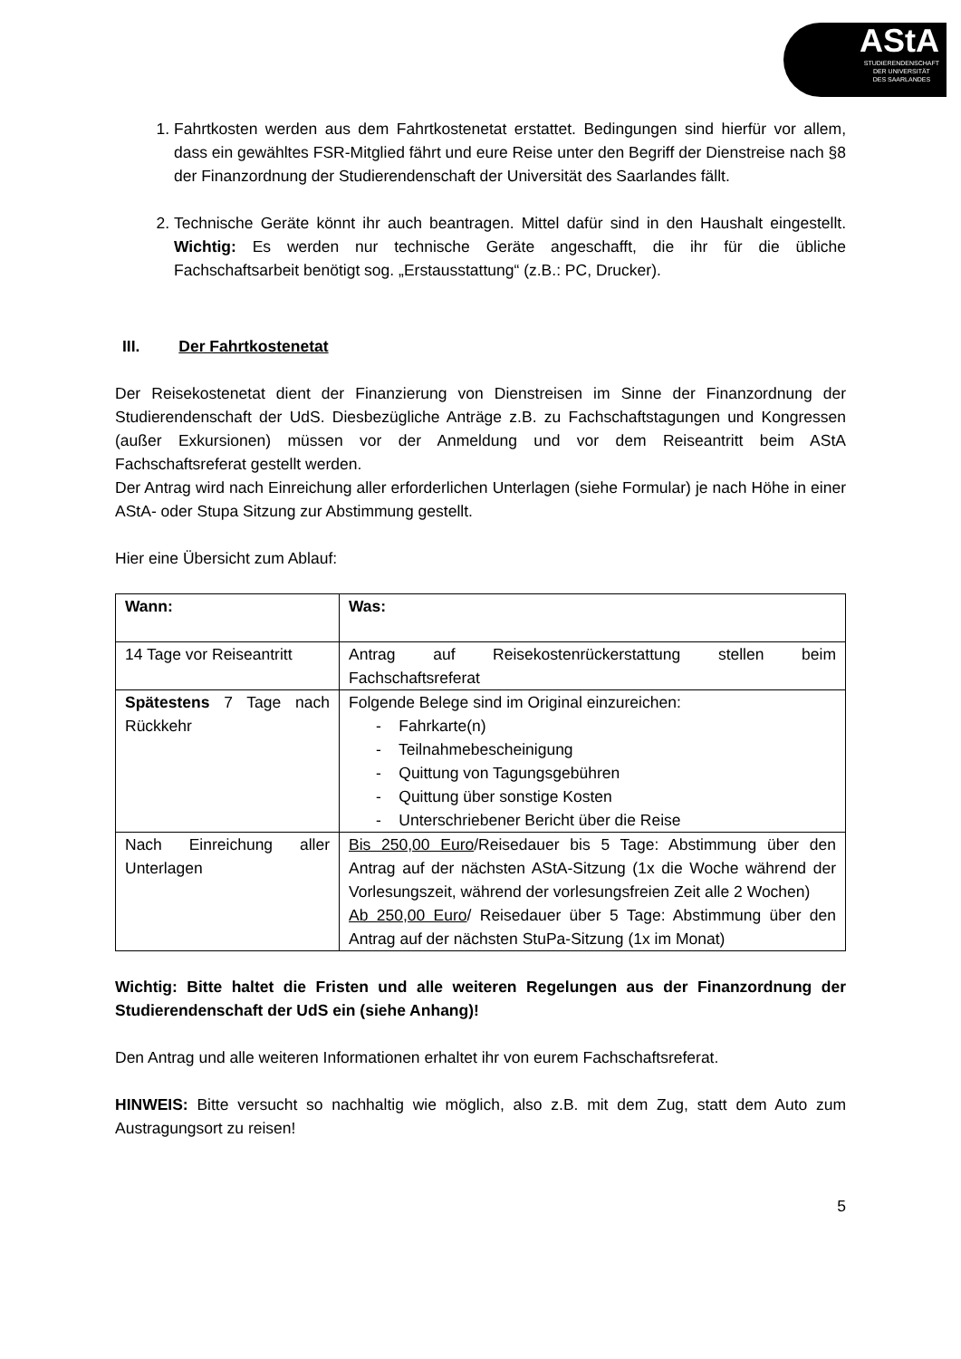AStA
STUDIERENDENSCHAFT
DER UNIVERSITÄT
DES SAARLANDES
1. Fahrtkosten werden aus dem Fahrtkostenetat erstattet. Bedingungen sind hierfür vor allem, dass ein gewähltes FSR-Mitglied fährt und eure Reise unter den Begriff der Dienstreise nach §8 der Finanzordnung der Studierendenschaft der Universität des Saarlandes fällt.
2. Technische Geräte könnt ihr auch beantragen. Mittel dafür sind in den Haushalt eingestellt. Wichtig: Es werden nur technische Geräte angeschafft, die ihr für die übliche Fachschaftsarbeit benötigt sog. „Erstausstattung“ (z.B.: PC, Drucker).
III. Der Fahrtkostenetat
Der Reisekostenetat dient der Finanzierung von Dienstreisen im Sinne der Finanzordnung der Studierendenschaft der UdS. Diesbezügliche Anträge z.B. zu Fachschaftstagungen und Kongressen (außer Exkursionen) müssen vor der Anmeldung und vor dem Reiseantritt beim AStA Fachschaftsreferat gestellt werden.
Der Antrag wird nach Einreichung aller erforderlichen Unterlagen (siehe Formular) je nach Höhe in einer AStA- oder Stupa Sitzung zur Abstimmung gestellt.
Hier eine Übersicht zum Ablauf:
| Wann: | Was: |
| 14 Tage vor Reiseantritt | Antrag auf Reisekostenrückerstattung stellen beim Fachschaftsreferat |
| Spätestens 7 Tage nach Rückkehr | Folgende Belege sind im Original einzureichen: - Fahrkarte(n) - Teilnahmebescheinigung - Quittung von Tagungsgebühren - Quittung über sonstige Kosten - Unterschriebener Bericht über die Reise |
| Nach Einreichung aller Unterlagen | Bis 250,00 Euro /Reisedauer bis 5 Tage: Abstimmung über den Antrag auf der nächsten AStA-Sitzung (1x die Woche während der Vorlesungszeit, während der vorlesungsfreien Zeit alle 2 Wochen) Ab 250,00 Euro / Reisedauer über 5 Tage: Abstimmung über den Antrag auf der nächsten StuPa-Sitzung (1x im Monat) |
Wichtig: Bitte haltet die Fristen und alle weiteren Regelungen aus der Finanzordnung der Studierendenschaft der UdS ein (siehe Anhang)!
Den Antrag und alle weiteren Informationen erhaltet ihr von eurem Fachschaftsreferat.
HINWEIS: Bitte versucht so nachhaltig wie möglich, also z.B. mit dem Zug, statt dem Auto zum Austragungsort zu reisen!
5